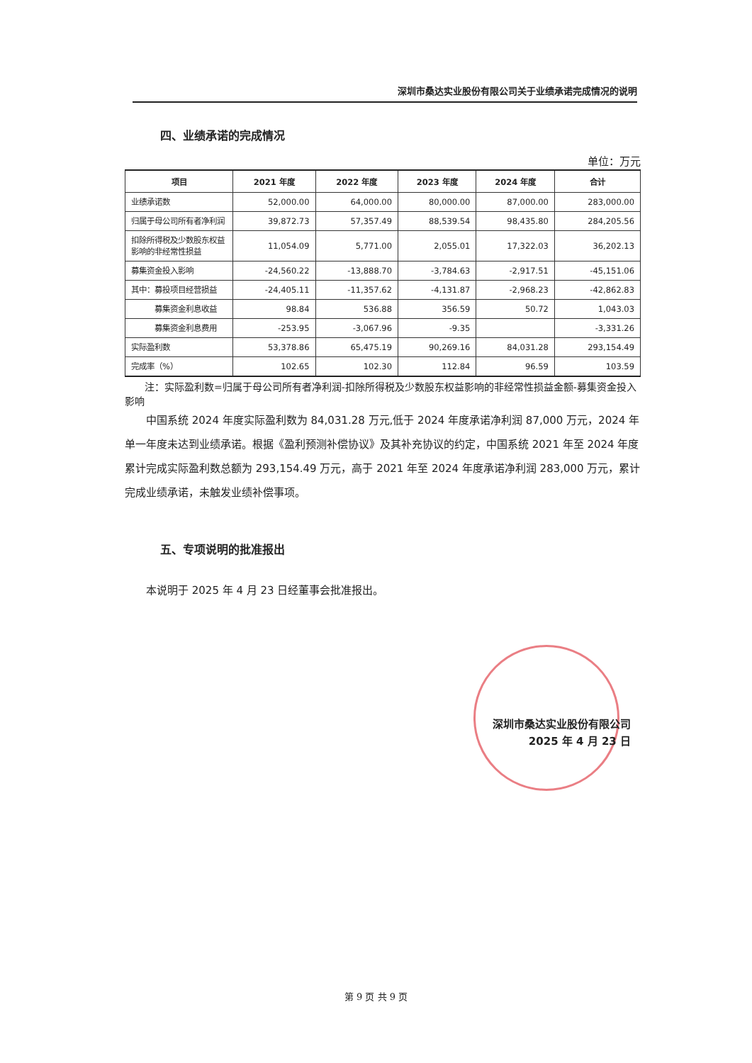深圳市桑达实业股份有限公司关于业绩承诺完成情况的说明
四、业绩承诺的完成情况
单位：万元
| 项目 | 2021 年度 | 2022 年度 | 2023 年度 | 2024 年度 | 合计 |
| --- | --- | --- | --- | --- | --- |
| 业绩承诺数 | 52,000.00 | 64,000.00 | 80,000.00 | 87,000.00 | 283,000.00 |
| 归属于母公司所有者净利润 | 39,872.73 | 57,357.49 | 88,539.54 | 98,435.80 | 284,205.56 |
| 扣除所得税及少数股东权益影响的非经常性损益 | 11,054.09 | 5,771.00 | 2,055.01 | 17,322.03 | 36,202.13 |
| 募集资金投入影响 | -24,560.22 | -13,888.70 | -3,784.63 | -2,917.51 | -45,151.06 |
| 其中：募投项目经营损益 | -24,405.11 | -11,357.62 | -4,131.87 | -2,968.23 | -42,862.83 |
| 募集资金利息收益 | 98.84 | 536.88 | 356.59 | 50.72 | 1,043.03 |
| 募集资金利息费用 | -253.95 | -3,067.96 | -9.35 | | -3,331.26 |
| 实际盈利数 | 53,378.86 | 65,475.19 | 90,269.16 | 84,031.28 | 293,154.49 |
| 完成率（%） | 102.65 | 102.30 | 112.84 | 96.59 | 103.59 |
注：实际盈利数=归属于母公司所有者净利润-扣除所得税及少数股东权益影响的非经常性损益金额-募集资金投入影响
中国系统 2024 年度实际盈利数为 84,031.28 万元,低于 2024 年度承诺净利润 87,000 万元，2024 年单一年度未达到业绩承诺。根据《盈利预测补偿协议》及其补充协议的约定，中国系统 2021 年至 2024 年度累计完成实际盈利数总额为 293,154.49 万元，高于 2021 年至 2024 年度承诺净利润 283,000 万元，累计完成业绩承诺，未触发业绩补偿事项。
五、专项说明的批准报出
本说明于 2025 年 4 月 23 日经董事会批准报出。
深圳市桑达实业股份有限公司
2025 年 4 月 23 日
第 9 页 共 9 页